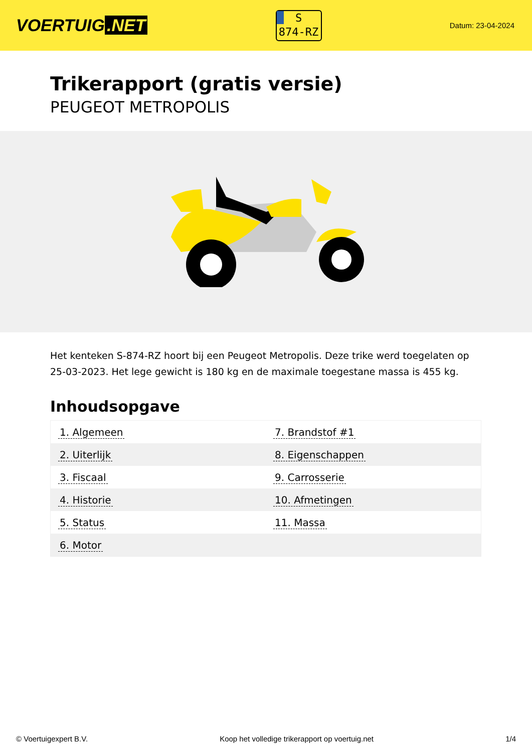VOERTUIG.NET
S
874-RZ
Datum: 23-04-2024
Trikerapport (gratis versie)
PEUGEOT METROPOLIS
Het kenteken S-874-RZ hoort bij een Peugeot Metropolis. Deze trike werd toegelaten op 25-03-2023. Het lege gewicht is 180 kg en de maximale toegestane massa is 455 kg.
Inhoudsopgave
| 1. Algemeen | 7. Brandstof #1 |
| 2. Uiterlijk | 8. Eigenschappen |
| 3. Fiscaal | 9. Carrosserie |
| 4. Historie | 10. Afmetingen |
| 5. Status | 11. Massa |
| 6. Motor | |
© Voertuigexpert B.V. Koop het volledige trikerapport op voertuig.net
1/4